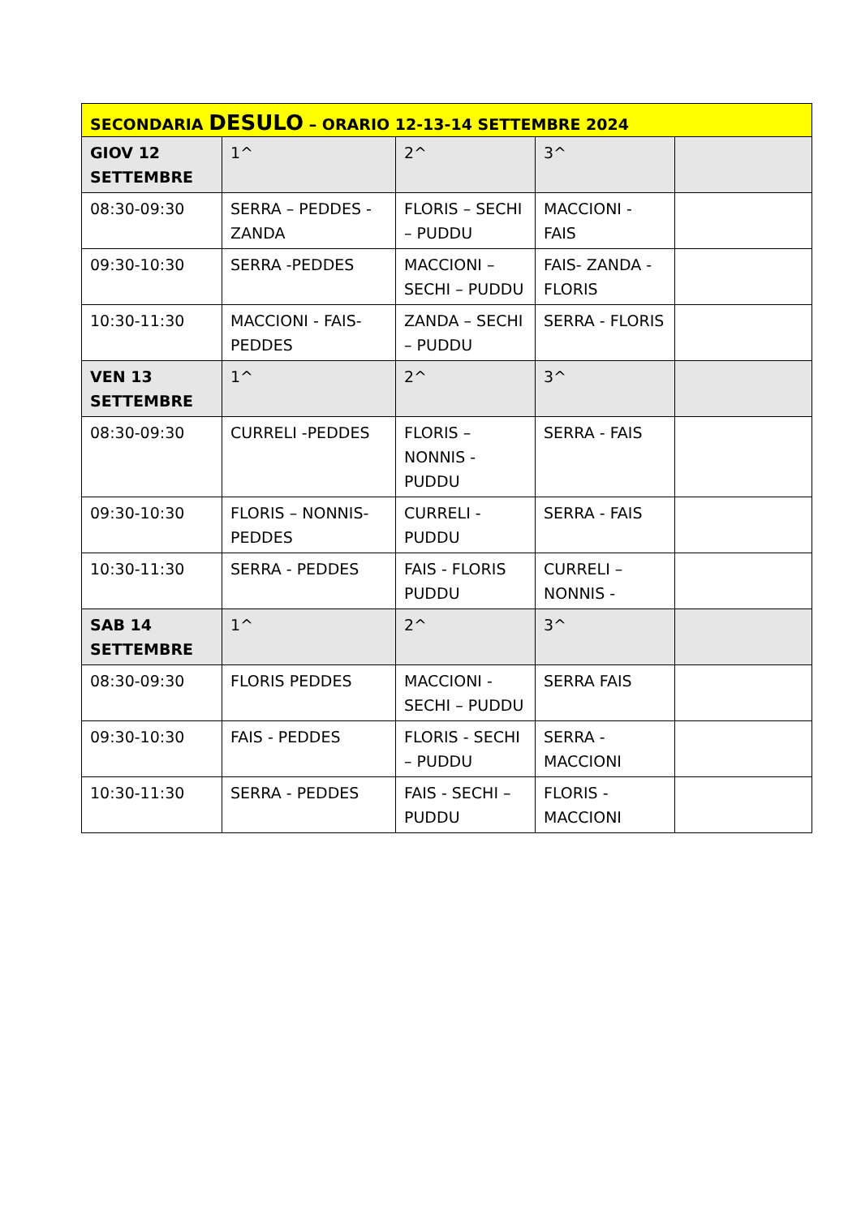| SECONDARIA DESULO – ORARIO 12-13-14 SETTEMBRE 2024 | | | | |
| GIOV 12 SETTEMBRE | 1^ | 2^ | 3^ | |
| 08:30-09:30 | SERRA – PEDDES - ZANDA | FLORIS – SECHI – PUDDU | MACCIONI - FAIS | |
| 09:30-10:30 | SERRA -PEDDES | MACCIONI – SECHI – PUDDU | FAIS- ZANDA - FLORIS | |
| 10:30-11:30 | MACCIONI - FAIS- PEDDES | ZANDA – SECHI – PUDDU | SERRA - FLORIS | |
| VEN 13 SETTEMBRE | 1^ | 2^ | 3^ | |
| 08:30-09:30 | CURRELI -PEDDES | FLORIS – NONNIS - PUDDU | SERRA - FAIS | |
| 09:30-10:30 | FLORIS – NONNIS- PEDDES | CURRELI - PUDDU | SERRA - FAIS | |
| 10:30-11:30 | SERRA - PEDDES | FAIS - FLORIS PUDDU | CURRELI – NONNIS - | |
| SAB 14 SETTEMBRE | 1^ | 2^ | 3^ | |
| 08:30-09:30 | FLORIS PEDDES | MACCIONI - SECHI – PUDDU | SERRA FAIS | |
| 09:30-10:30 | FAIS - PEDDES | FLORIS - SECHI – PUDDU | SERRA - MACCIONI | |
| 10:30-11:30 | SERRA - PEDDES | FAIS - SECHI – PUDDU | FLORIS - MACCIONI | |